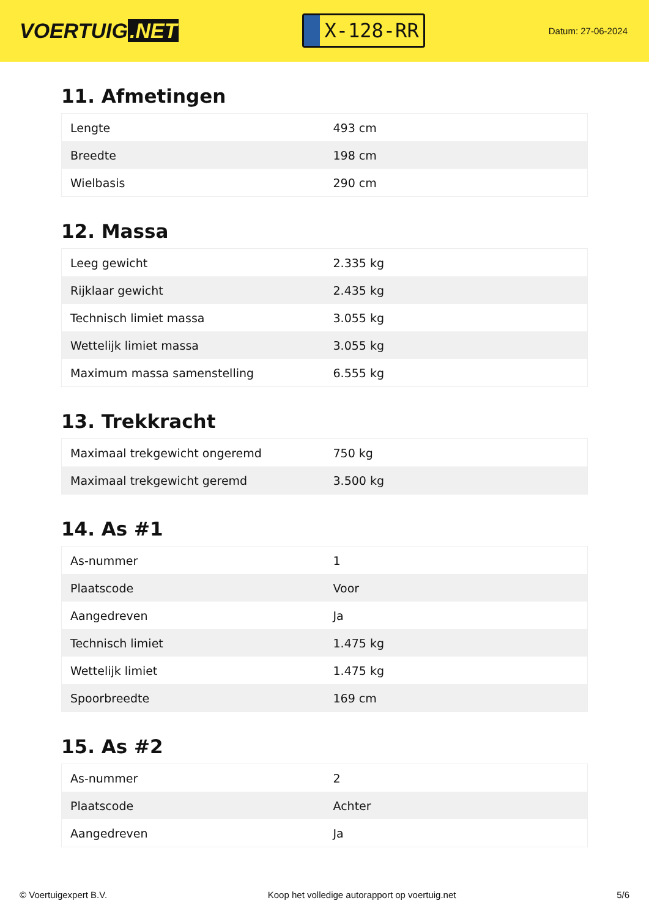VOERTUIG.NET
X-128-RR
Datum: 27-06-2024
11. Afmetingen
| Lengte | 493 cm |
| Breedte | 198 cm |
| Wielbasis | 290 cm |
12. Massa
| Leeg gewicht | 2.335 kg |
| Rijklaar gewicht | 2.435 kg |
| Technisch limiet massa | 3.055 kg |
| Wettelijk limiet massa | 3.055 kg |
| Maximum massa samenstelling | 6.555 kg |
13. Trekkracht
| Maximaal trekgewicht ongeremd | 750 kg |
| Maximaal trekgewicht geremd | 3.500 kg |
14. As #1
| As-nummer | 1 |
| Plaatscode | Voor |
| Aangedreven | Ja |
| Technisch limiet | 1.475 kg |
| Wettelijk limiet | 1.475 kg |
| Spoorbreedte | 169 cm |
15. As #2
| As-nummer | 2 |
| Plaatscode | Achter |
| Aangedreven | Ja |
© Voertuigexpert B.V. Koop het volledige autorapport op voertuig.net 5/6